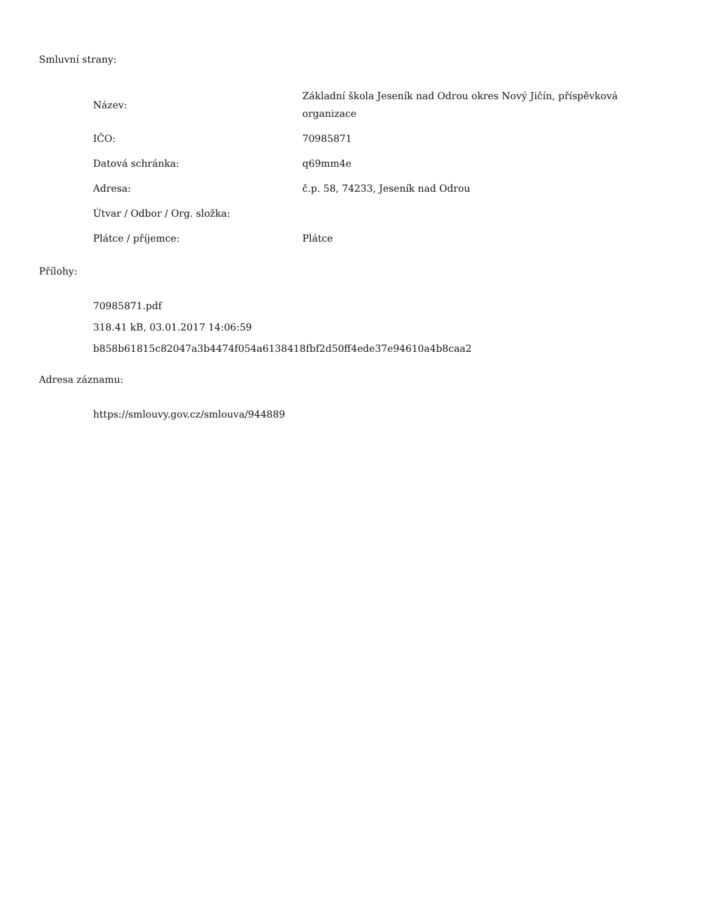Smluvní strany:
| Název: | Základní škola Jeseník nad Odrou okres Nový Jičín, příspěvková organizace |
| IČO: | 70985871 |
| Datová schránka: | q69mm4e |
| Adresa: | č.p. 58, 74233, Jeseník nad Odrou |
| Útvar / Odbor / Org. složka: | |
| Plátce / příjemce: | Plátce |
Přílohy:
70985871.pdf
318.41 kB, 03.01.2017 14:06:59
b858b61815c82047a3b4474f054a6138418fbf2d50ff4ede37e94610a4b8caa2
Adresa záznamu:
https://smlouvy.gov.cz/smlouva/944889